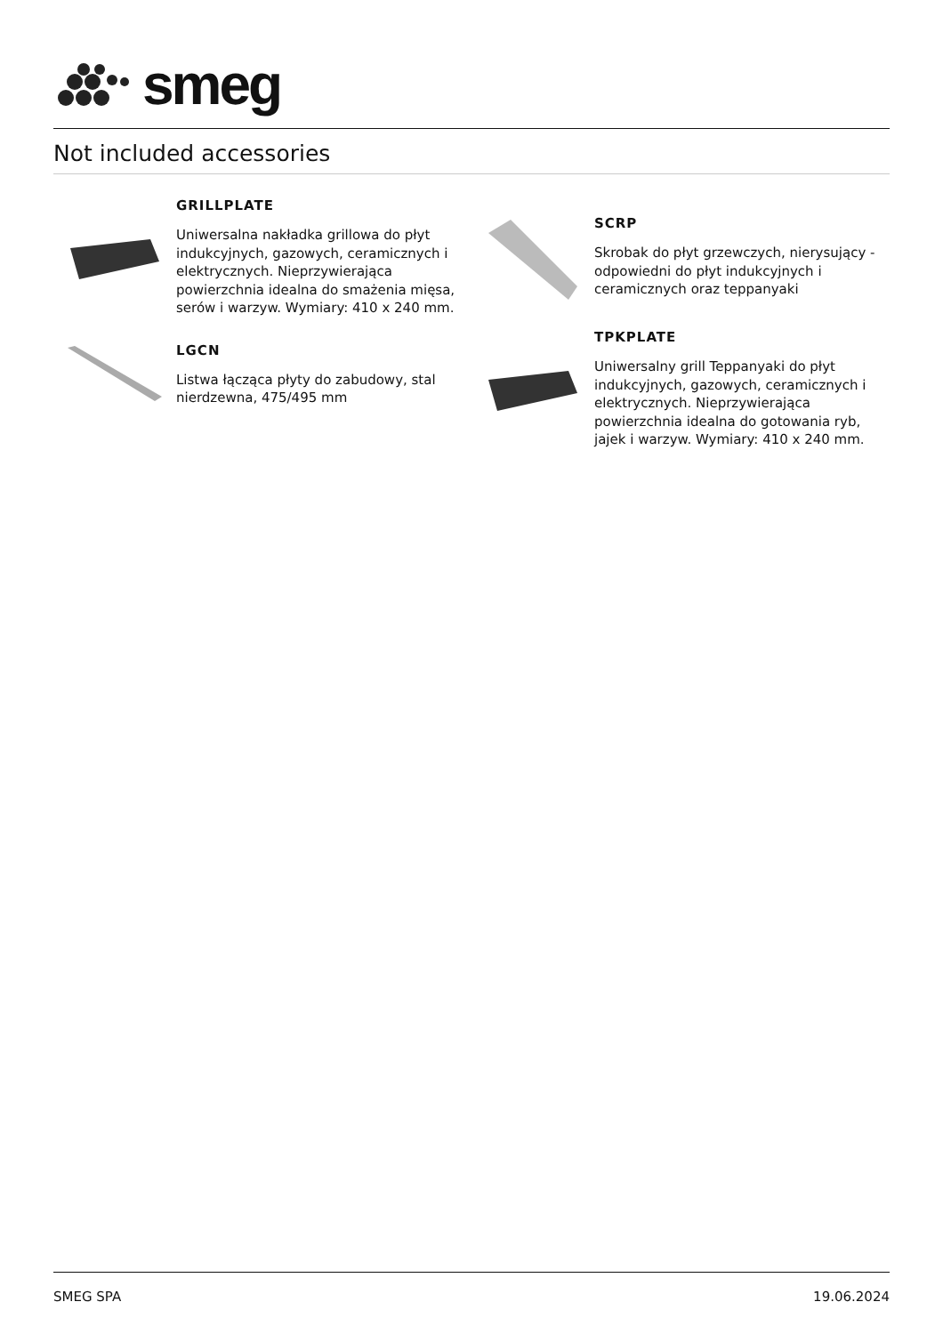smeg
Not included accessories
GRILLPLATE
Uniwersalna nakładka grillowa do płyt indukcyjnych, gazowych, ceramicznych i elektrycznych. Nieprzywierająca powierzchnia idealna do smażenia mięsa, serów i warzyw. Wymiary: 410 x 240 mm.
LGCN
Listwa łącząca płyty do zabudowy, stal nierdzewna, 475/495 mm
SCRP
Skrobak do płyt grzewczych, nierysujący - odpowiedni do płyt indukcyjnych i ceramicznych oraz teppanyaki
TPKPLATE
Uniwersalny grill Teppanyaki do płyt indukcyjnych, gazowych, ceramicznych i elektrycznych. Nieprzywierająca powierzchnia idealna do gotowania ryb, jajek i warzyw. Wymiary: 410 x 240 mm.
SMEG SPA 19.06.2024